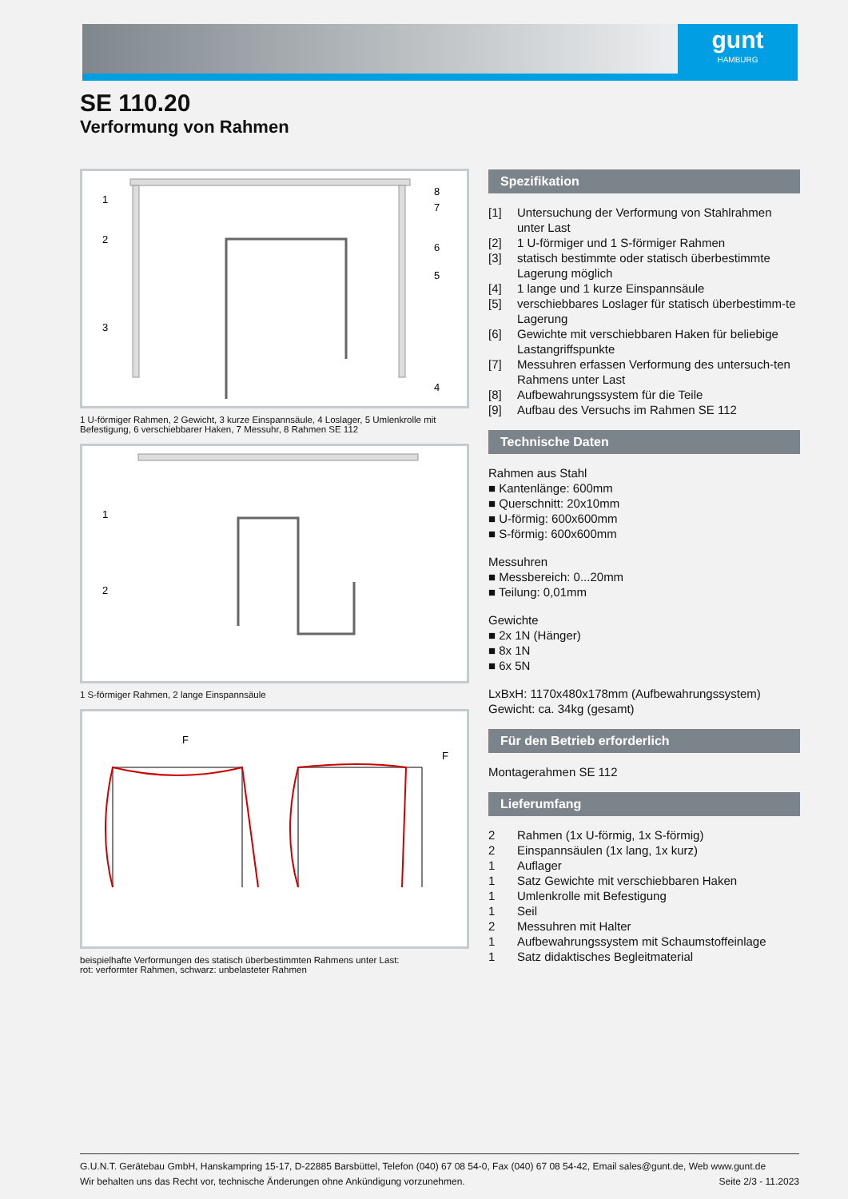gunt
HAMBURG
SE 110.20
Verformung von Rahmen
1
2
3
8
7
6
5
4
1 U-förmiger Rahmen, 2 Gewicht, 3 kurze Einspannsäule, 4 Loslager, 5 Umlenkrolle mit Befestigung, 6 verschiebbarer Haken, 7 Messuhr, 8 Rahmen SE 112
1
2
1 S-förmiger Rahmen, 2 lange Einspannsäule
F
F
beispielhafte Verformungen des statisch überbestimmten Rahmens unter Last:
rot: verformter Rahmen, schwarz: unbelasteter Rahmen
Spezifikation
[1] Untersuchung der Verformung von Stahlrahmen unter Last
[2] 1 U-förmiger und 1 S-förmiger Rahmen
[3] statisch bestimmte oder statisch überbestimmte Lagerung möglich
[4] 1 lange und 1 kurze Einspannsäule
[5] verschiebbares Loslager für statisch überbestimm-te Lagerung
[6] Gewichte mit verschiebbaren Haken für beliebige Lastangriffspunkte
[7] Messuhren erfassen Verformung des untersuch-ten Rahmens unter Last
[8] Aufbewahrungssystem für die Teile
[9] Aufbau des Versuchs im Rahmen SE 112
Technische Daten
Rahmen aus Stahl
■ Kantenlänge: 600mm
■ Querschnitt: 20x10mm
■ U-förmig: 600x600mm
■ S-förmig: 600x600mm
Messuhren
■ Messbereich: 0...20mm
■ Teilung: 0,01mm
Gewichte
■ 2x 1N (Hänger)
■ 8x 1N
■ 6x 5N
LxBxH: 1170x480x178mm (Aufbewahrungssystem)
Gewicht: ca. 34kg (gesamt)
Für den Betrieb erforderlich
Montagerahmen SE 112
Lieferumfang
2 Rahmen (1x U-förmig, 1x S-förmig)
2 Einspannsäulen (1x lang, 1x kurz)
1 Auflager
1 Satz Gewichte mit verschiebbaren Haken
1 Umlenkrolle mit Befestigung
1 Seil
2 Messuhren mit Halter
1 Aufbewahrungssystem mit Schaumstoffeinlage
1 Satz didaktisches Begleitmaterial
G.U.N.T. Gerätebau GmbH, Hanskampring 15-17, D-22885 Barsbüttel, Telefon (040) 67 08 54-0, Fax (040) 67 08 54-42, Email sales@gunt.de, Web www.gunt.de
Wir behalten uns das Recht vor, technische Änderungen ohne Ankündigung vorzunehmen. Seite 2/3 - 11.2023